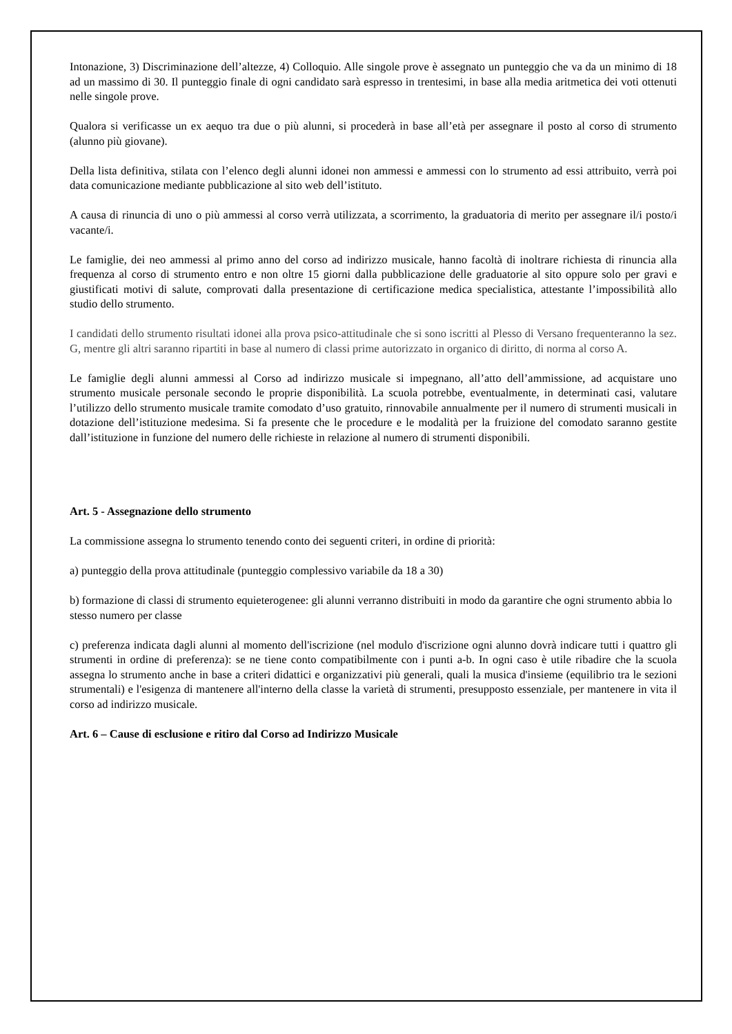Intonazione, 3) Discriminazione dell’altezze, 4) Colloquio. Alle singole prove è assegnato un punteggio che va da un minimo di 18 ad un massimo di 30. Il punteggio finale di ogni candidato sarà espresso in trentesimi, in base alla media aritmetica dei voti ottenuti nelle singole prove.
Qualora si verificasse un ex aequo tra due o più alunni, si procederà in base all’età per assegnare il posto al corso di strumento (alunno più giovane).
Della lista definitiva, stilata con l’elenco degli alunni idonei non ammessi e ammessi con lo strumento ad essi attribuito, verrà poi data comunicazione mediante pubblicazione al sito web dell’istituto.
A causa di rinuncia di uno o più ammessi al corso verrà utilizzata, a scorrimento, la graduatoria di merito per assegnare il/i posto/i vacante/i.
Le famiglie, dei neo ammessi al primo anno del corso ad indirizzo musicale, hanno facoltà di inoltrare richiesta di rinuncia alla frequenza al corso di strumento entro e non oltre 15 giorni dalla pubblicazione delle graduatorie al sito oppure solo per gravi e giustificati motivi di salute, comprovati dalla presentazione di certificazione medica specialistica, attestante l’impossibilità allo studio dello strumento.
I candidati dello strumento risultati idonei alla prova psico-attitudinale che si sono iscritti al Plesso di Versano frequenteranno la sez. G, mentre gli altri saranno ripartiti in base al numero di classi prime autorizzato in organico di diritto, di norma al corso A.
Le famiglie degli alunni ammessi al Corso ad indirizzo musicale si impegnano, all’atto dell’ammissione, ad acquistare uno strumento musicale personale secondo le proprie disponibilità. La scuola potrebbe, eventualmente, in determinati casi, valutare l’utilizzo dello strumento musicale tramite comodato d’uso gratuito, rinnovabile annualmente per il numero di strumenti musicali in dotazione dell’istituzione medesima. Si fa presente che le procedure e le modalità per la fruizione del comodato saranno gestite dall’istituzione in funzione del numero delle richieste in relazione al numero di strumenti disponibili.
Art. 5 - Assegnazione dello strumento
La commissione assegna lo strumento tenendo conto dei seguenti criteri, in ordine di priorità:
a) punteggio della prova attitudinale (punteggio complessivo variabile da 18 a 30)
b) formazione di classi di strumento equieterogenee: gli alunni verranno distribuiti in modo da garantire che ogni strumento abbia lo stesso numero per classe
c) preferenza indicata dagli alunni al momento dell'iscrizione (nel modulo d'iscrizione ogni alunno dovrà indicare tutti i quattro gli strumenti in ordine di preferenza): se ne tiene conto compatibilmente con i punti a-b. In ogni caso è utile ribadire che la scuola assegna lo strumento anche in base a criteri didattici e organizzativi più generali, quali la musica d'insieme (equilibrio tra le sezioni strumentali) e l'esigenza di mantenere all'interno della classe la varietà di strumenti, presupposto essenziale, per mantenere in vita il corso ad indirizzo musicale.
Art. 6 – Cause di esclusione e ritiro dal Corso ad Indirizzo Musicale